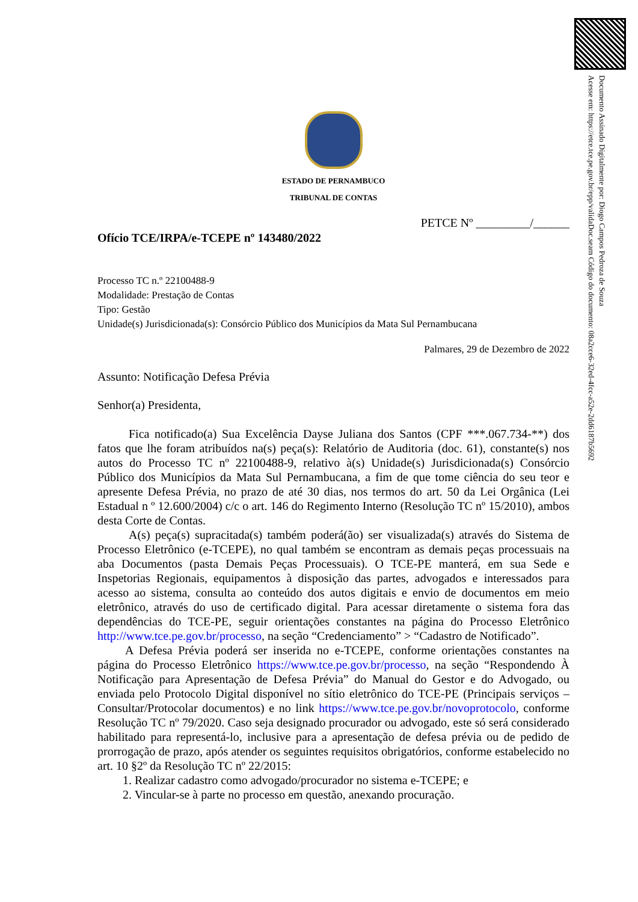Documento Assinado Digitalmente por: Diogo Campos Pedroza de Souza
Acesse em: https://etce.tce.pe.gov.br/epp/validaDoc.seam Código do documento: 08a2cce6-32ed-4fcc-a52e-2dd6187b5692
ESTADO DE PERNAMBUCO
TRIBUNAL DE CONTAS
PETCE Nº _________/______
Ofício TCE/IRPA/e-TCEPE nº 143480/2022
Processo TC n.º 22100488-9
Modalidade: Prestação de Contas
Tipo: Gestão
Unidade(s) Jurisdicionada(s): Consórcio Público dos Municípios da Mata Sul Pernambucana
Palmares, 29 de Dezembro de 2022
Assunto: Notificação Defesa Prévia
Senhor(a) Presidenta,
Fica notificado(a) Sua Excelência Dayse Juliana dos Santos (CPF ***.067.734-**) dos fatos que lhe foram atribuídos na(s) peça(s): Relatório de Auditoria (doc. 61), constante(s) nos autos do Processo TC nº 22100488-9, relativo à(s) Unidade(s) Jurisdicionada(s) Consórcio Público dos Municípios da Mata Sul Pernambucana, a fim de que tome ciência do seu teor e apresente Defesa Prévia, no prazo de até 30 dias, nos termos do art. 50 da Lei Orgânica (Lei Estadual n º 12.600/2004) c/c o art. 146 do Regimento Interno (Resolução TC nº 15/2010), ambos desta Corte de Contas.
A(s) peça(s) supracitada(s) também poderá(ão) ser visualizada(s) através do Sistema de Processo Eletrônico (e-TCEPE), no qual também se encontram as demais peças processuais na aba Documentos (pasta Demais Peças Processuais). O TCE-PE manterá, em sua Sede e Inspetorias Regionais, equipamentos à disposição das partes, advogados e interessados para acesso ao sistema, consulta ao conteúdo dos autos digitais e envio de documentos em meio eletrônico, através do uso de certificado digital. Para acessar diretamente o sistema fora das dependências do TCE-PE, seguir orientações constantes na página do Processo Eletrônico http://www.tce.pe.gov.br/processo, na seção “Credenciamento” > “Cadastro de Notificado”.
A Defesa Prévia poderá ser inserida no e-TCEPE, conforme orientações constantes na página do Processo Eletrônico https://www.tce.pe.gov.br/processo, na seção “Respondendo À Notificação para Apresentação de Defesa Prévia” do Manual do Gestor e do Advogado, ou enviada pelo Protocolo Digital disponível no sítio eletrônico do TCE-PE (Principais serviços – Consultar/Protocolar documentos) e no link https://www.tce.pe.gov.br/novoprotocolo, conforme Resolução TC nº 79/2020. Caso seja designado procurador ou advogado, este só será considerado habilitado para representá-lo, inclusive para a apresentação de defesa prévia ou de pedido de prorrogação de prazo, após atender os seguintes requisitos obrigatórios, conforme estabelecido no art. 10 §2º da Resolução TC nº 22/2015:
1. Realizar cadastro como advogado/procurador no sistema e-TCEPE; e
2. Vincular-se à parte no processo em questão, anexando procuração.